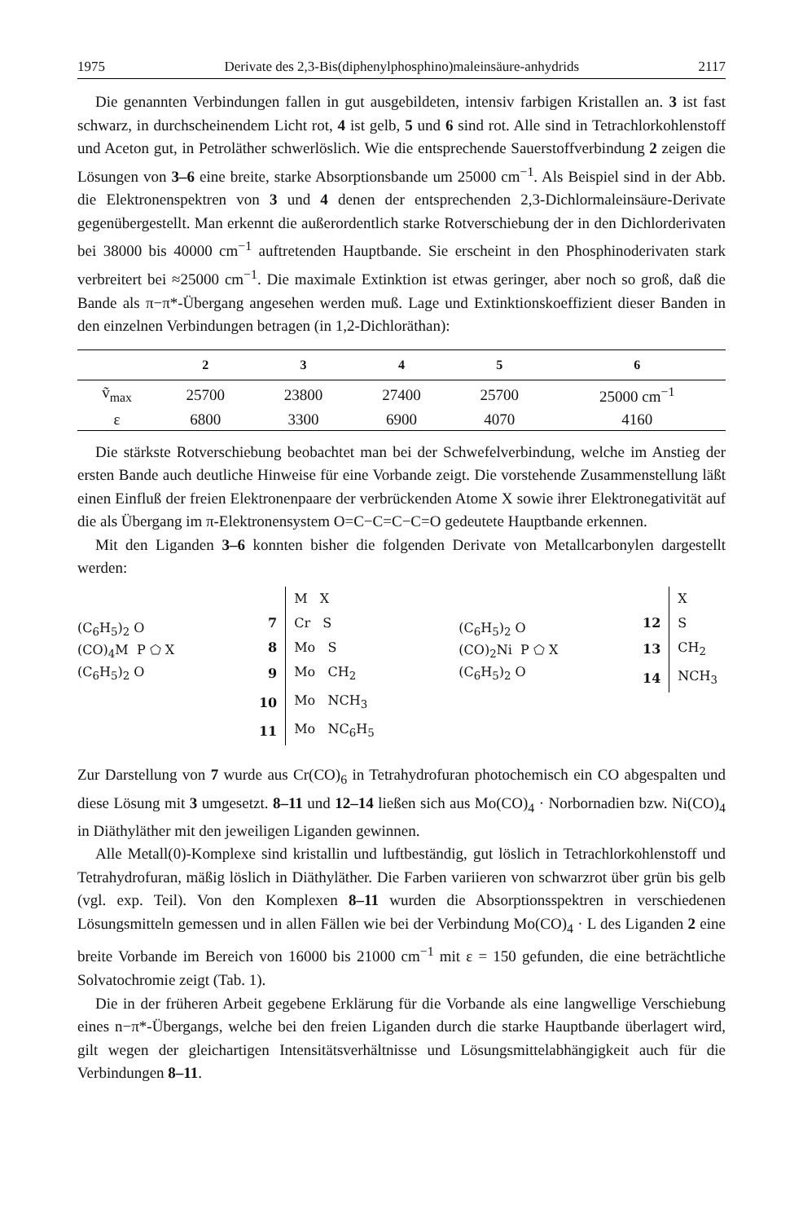1975 Derivate des 2,3-Bis(diphenylphosphino)maleinsäure-anhydrids 2117
Die genannten Verbindungen fallen in gut ausgebildeten, intensiv farbigen Kristallen an. 3 ist fast schwarz, in durchscheinendem Licht rot, 4 ist gelb, 5 und 6 sind rot. Alle sind in Tetrachlorkohlenstoff und Aceton gut, in Petroläther schwerlöslich. Wie die entsprechende Sauerstoffverbindung 2 zeigen die Lösungen von 3–6 eine breite, starke Absorptionsbande um 25000 cm<sup>−1</sup>. Als Beispiel sind in der Abb. die Elektronenspektren von 3 und 4 denen der entsprechenden 2,3-Dichlormaleinsäure-Derivate gegenübergestellt. Man erkennt die außerordentlich starke Rotverschiebung der in den Dichlorderivaten bei 38000 bis 40000 cm<sup>−1</sup> auftretenden Hauptbande. Sie erscheint in den Phosphinoderivaten stark verbreitert bei ≈25000 cm<sup>−1</sup>. Die maximale Extinktion ist etwas geringer, aber noch so groß, daß die Bande als π−π*-Übergang angesehen werden muß. Lage und Extinktionskoeffizient dieser Banden in den einzelnen Verbindungen betragen (in 1,2-Dichloräthan):
| | 2 | 3 | 4 | 5 | 6 |
| --- | --- | --- | --- | --- | --- |
| ṽ<sub>max</sub> | 25700 | 23800 | 27400 | 25700 | 25000 cm<sup>−1</sup> |
| ε | 6800 | 3300 | 6900 | 4070 | 4160 |
Die stärkste Rotverschiebung beobachtet man bei der Schwefelverbindung, welche im Anstieg der ersten Bande auch deutliche Hinweise für eine Vorbande zeigt. Die vorstehende Zusammenstellung läßt einen Einfluß der freien Elektronenpaare der verbrückenden Atome X sowie ihrer Elektronegativität auf die als Übergang im π-Elektronensystem O=C−C=C−C=O gedeutete Hauptbande erkennen.
Mit den Liganden 3–6 konnten bisher die folgenden Derivate von Metallcarbonylen dargestellt werden:
(C<sub>6</sub>H<sub>5</sub>)<sub>2</sub> O
(CO)<sub>4</sub>M P ⬠ X
(C<sub>6</sub>H<sub>5</sub>)<sub>2</sub> O
| | M X |
| 7 | Cr S |
| 8 | Mo S |
| 9 | Mo CH<sub>2</sub> |
| 10 | Mo NCH<sub>3</sub> |
| 11 | Mo NC<sub>6</sub>H<sub>5</sub> |
(C<sub>6</sub>H<sub>5</sub>)<sub>2</sub> O
(CO)<sub>2</sub>Ni P ⬠ X
(C<sub>6</sub>H<sub>5</sub>)<sub>2</sub> O
| | X |
| 12 | S |
| 13 | CH<sub>2</sub> |
| 14 | NCH<sub>3</sub> |
Zur Darstellung von 7 wurde aus Cr(CO)<sub>6</sub> in Tetrahydrofuran photochemisch ein CO abgespalten und diese Lösung mit 3 umgesetzt. 8–11 und 12–14 ließen sich aus Mo(CO)<sub>4</sub> · Norbornadien bzw. Ni(CO)<sub>4</sub> in Diäthyläther mit den jeweiligen Liganden gewinnen.
Alle Metall(0)-Komplexe sind kristallin und luftbeständig, gut löslich in Tetrachlorkohlenstoff und Tetrahydrofuran, mäßig löslich in Diäthyläther. Die Farben variieren von schwarzrot über grün bis gelb (vgl. exp. Teil). Von den Komplexen 8–11 wurden die Absorptionsspektren in verschiedenen Lösungsmitteln gemessen und in allen Fällen wie bei der Verbindung Mo(CO)<sub>4</sub> · L des Liganden 2 eine breite Vorbande im Bereich von 16000 bis 21000 cm<sup>−1</sup> mit ε = 150 gefunden, die eine beträchtliche Solvatochromie zeigt (Tab. 1).
Die in der früheren Arbeit gegebene Erklärung für die Vorbande als eine langwellige Verschiebung eines n−π*-Übergangs, welche bei den freien Liganden durch die starke Hauptbande überlagert wird, gilt wegen der gleichartigen Intensitätsverhältnisse und Lösungsmittelabhängigkeit auch für die Verbindungen 8–11.